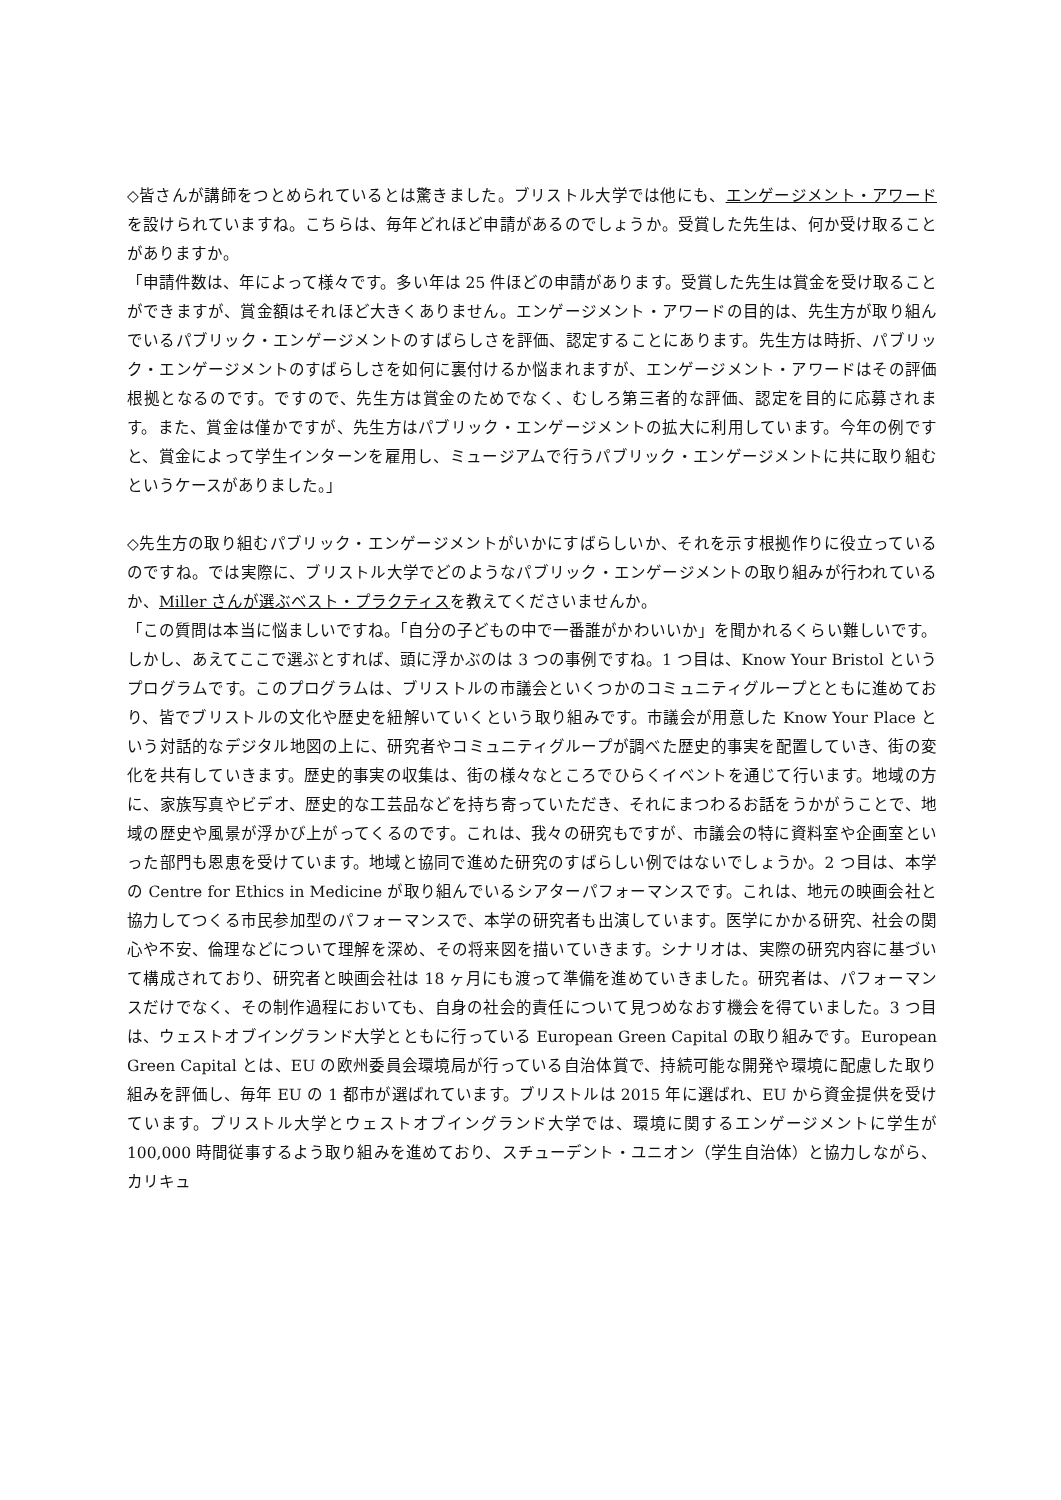◇皆さんが講師をつとめられているとは驚きました。ブリストル大学では他にも、エンゲージメント・アワードを設けられていますね。こちらは、毎年どれほど申請があるのでしょうか。受賞した先生は、何か受け取ることがありますか。
「申請件数は、年によって様々です。多い年は 25 件ほどの申請があります。受賞した先生は賞金を受け取ることができますが、賞金額はそれほど大きくありません。エンゲージメント・アワードの目的は、先生方が取り組んでいるパブリック・エンゲージメントのすばらしさを評価、認定することにあります。先生方は時折、パブリック・エンゲージメントのすばらしさを如何に裏付けるか悩まれますが、エンゲージメント・アワードはその評価根拠となるのです。ですので、先生方は賞金のためでなく、むしろ第三者的な評価、認定を目的に応募されます。また、賞金は僅かですが、先生方はパブリック・エンゲージメントの拡大に利用しています。今年の例ですと、賞金によって学生インターンを雇用し、ミュージアムで行うパブリック・エンゲージメントに共に取り組むというケースがありました。」
◇先生方の取り組むパブリック・エンゲージメントがいかにすばらしいか、それを示す根拠作りに役立っているのですね。では実際に、ブリストル大学でどのようなパブリック・エンゲージメントの取り組みが行われているか、Miller さんが選ぶベスト・プラクティスを教えてくださいませんか。
「この質問は本当に悩ましいですね。「自分の子どもの中で一番誰がかわいいか」を聞かれるくらい難しいです。しかし、あえてここで選ぶとすれば、頭に浮かぶのは 3 つの事例ですね。1 つ目は、Know Your Bristol というプログラムです。このプログラムは、ブリストルの市議会といくつかのコミュニティグループとともに進めており、皆でブリストルの文化や歴史を紐解いていくという取り組みです。市議会が用意した Know Your Place という対話的なデジタル地図の上に、研究者やコミュニティグループが調べた歴史的事実を配置していき、街の変化を共有していきます。歴史的事実の収集は、街の様々なところでひらくイベントを通じて行います。地域の方に、家族写真やビデオ、歴史的な工芸品などを持ち寄っていただき、それにまつわるお話をうかがうことで、地域の歴史や風景が浮かび上がってくるのです。これは、我々の研究もですが、市議会の特に資料室や企画室といった部門も恩恵を受けています。地域と協同で進めた研究のすばらしい例ではないでしょうか。2 つ目は、本学の Centre for Ethics in Medicine が取り組んでいるシアターパフォーマンスです。これは、地元の映画会社と協力してつくる市民参加型のパフォーマンスで、本学の研究者も出演しています。医学にかかる研究、社会の関心や不安、倫理などについて理解を深め、その将来図を描いていきます。シナリオは、実際の研究内容に基づいて構成されており、研究者と映画会社は 18 ヶ月にも渡って準備を進めていきました。研究者は、パフォーマンスだけでなく、その制作過程においても、自身の社会的責任について見つめなおす機会を得ていました。3 つ目は、ウェストオブイングランド大学とともに行っている European Green Capital の取り組みです。European Green Capital とは、EU の欧州委員会環境局が行っている自治体賞で、持続可能な開発や環境に配慮した取り組みを評価し、毎年 EU の 1 都市が選ばれています。ブリストルは 2015 年に選ばれ、EU から資金提供を受けています。ブリストル大学とウェストオブイングランド大学では、環境に関するエンゲージメントに学生が 100,000 時間従事するよう取り組みを進めており、スチューデント・ユニオン（学生自治体）と協力しながら、カリキュ